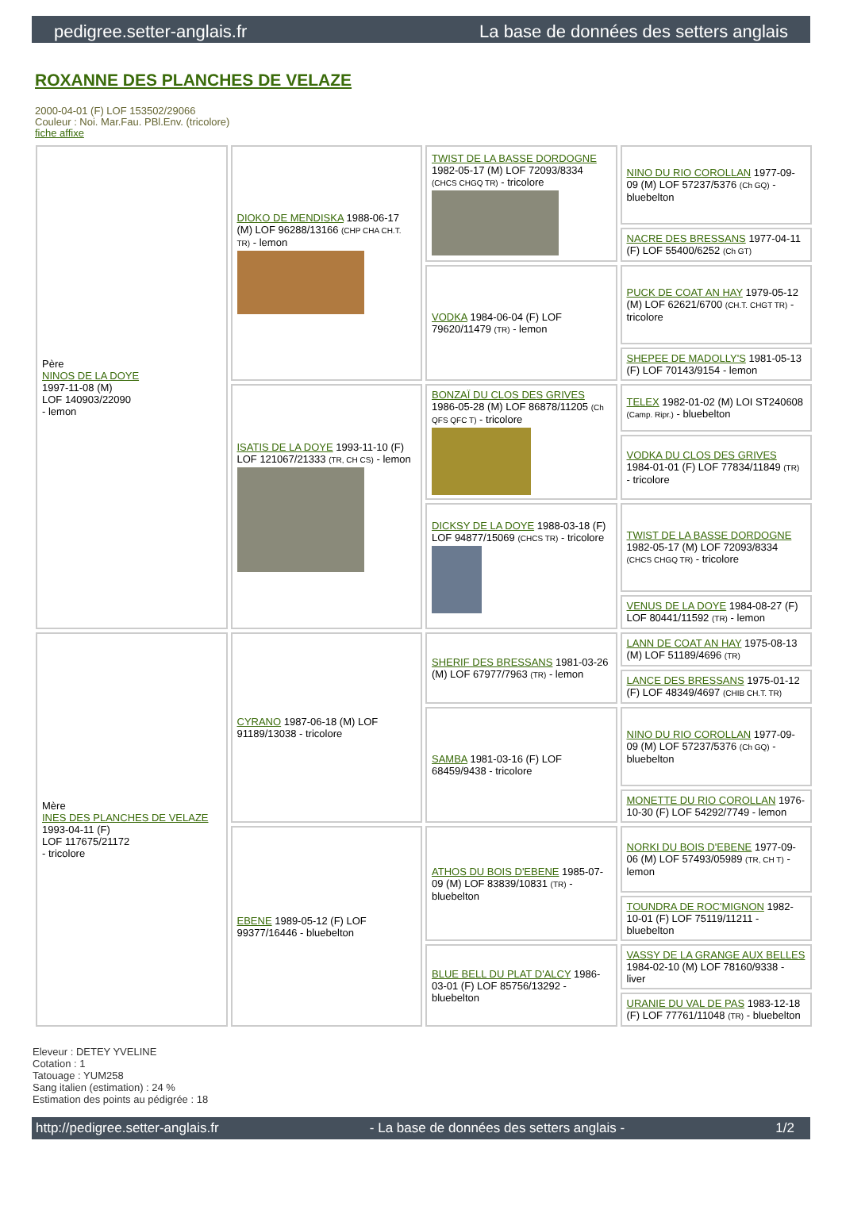pedigree.setter-anglais.fr La base de données des setters anglais
ROXANNE DES PLANCHES DE VELAZE
2000-04-01 (F) LOF 153502/29066
Couleur : Noi. Mar.Fau. PBl.Env. (tricolore)
fiche affixe
| Père NINOS DE LA DOYE 1997-11-08 (M) LOF 140903/22090 - lemon | DIOKO DE MENDISKA 1988-06-17 (M) LOF 96288/13166 (CHP CHA CH.T. TR) - lemon | TWIST DE LA BASSE DORDOGNE 1982-05-17 (M) LOF 72093/8334 (CHCS CHGQ TR) - tricolore | NINO DU RIO COROLLAN 1977-09-09 (M) LOF 57237/5376 (Ch GQ) - bluebelton |
| | | | NACRE DES BRESSANS 1977-04-11 (F) LOF 55400/6252 (Ch GT) |
| | | VODKA 1984-06-04 (F) LOF 79620/11479 (TR) - lemon | PUCK DE COAT AN HAY 1979-05-12 (M) LOF 62621/6700 (CH.T. CHGT TR) - tricolore |
| | | | SHEPEE DE MADOLLY'S 1981-05-13 (F) LOF 70143/9154 - lemon |
| | ISATIS DE LA DOYE 1993-11-10 (F) LOF 121067/21333 (TR, CH CS) - lemon | BONZAÏ DU CLOS DES GRIVES 1986-05-28 (M) LOF 86878/11205 (Ch QFS QFC T) - tricolore | TELEX 1982-01-02 (M) LOI ST240608 (Camp. Ripr.) - bluebelton |
| | | | VODKA DU CLOS DES GRIVES 1984-01-01 (F) LOF 77834/11849 (TR) - tricolore |
| | | DICKSY DE LA DOYE 1988-03-18 (F) LOF 94877/15069 (CHCS TR) - tricolore | TWIST DE LA BASSE DORDOGNE 1982-05-17 (M) LOF 72093/8334 (CHCS CHGQ TR) - tricolore |
| | | | VENUS DE LA DOYE 1984-08-27 (F) LOF 80441/11592 (TR) - lemon |
| Mère INES DES PLANCHES DE VELAZE 1993-04-11 (F) LOF 117675/21172 - tricolore | CYRANO 1987-06-18 (M) LOF 91189/13038 - tricolore | SHERIF DES BRESSANS 1981-03-26 (M) LOF 67977/7963 (TR) - lemon | LANN DE COAT AN HAY 1975-08-13 (M) LOF 51189/4696 (TR) |
| | | | LANCE DES BRESSANS 1975-01-12 (F) LOF 48349/4697 (CHIB CH.T. TR) |
| | | SAMBA 1981-03-16 (F) LOF 68459/9438 - tricolore | NINO DU RIO COROLLAN 1977-09-09 (M) LOF 57237/5376 (Ch GQ) - bluebelton |
| | | | MONETTE DU RIO COROLLAN 1976-10-30 (F) LOF 54292/7749 - lemon |
| | EBENE 1989-05-12 (F) LOF 99377/16446 - bluebelton | ATHOS DU BOIS D'EBENE 1985-07-09 (M) LOF 83839/10831 (TR) - bluebelton | NORKI DU BOIS D'EBENE 1977-09-06 (M) LOF 57493/05989 (TR, CH T) - lemon |
| | | | TOUNDRA DE ROC'MIGNON 1982-10-01 (F) LOF 75119/11211 - bluebelton |
| | | BLUE BELL DU PLAT D'ALCY 1986-03-01 (F) LOF 85756/13292 - bluebelton | VASSY DE LA GRANGE AUX BELLES 1984-02-10 (M) LOF 78160/9338 - liver |
| | | | URANIE DU VAL DE PAS 1983-12-18 (F) LOF 77761/11048 (TR) - bluebelton |
Eleveur : DETEY YVELINE
Cotation : 1
Tatouage : YUM258
Sang italien (estimation) : 24 %
Estimation des points au pédigrée : 18
http://pedigree.setter-anglais.fr - La base de données des setters anglais - 1/2